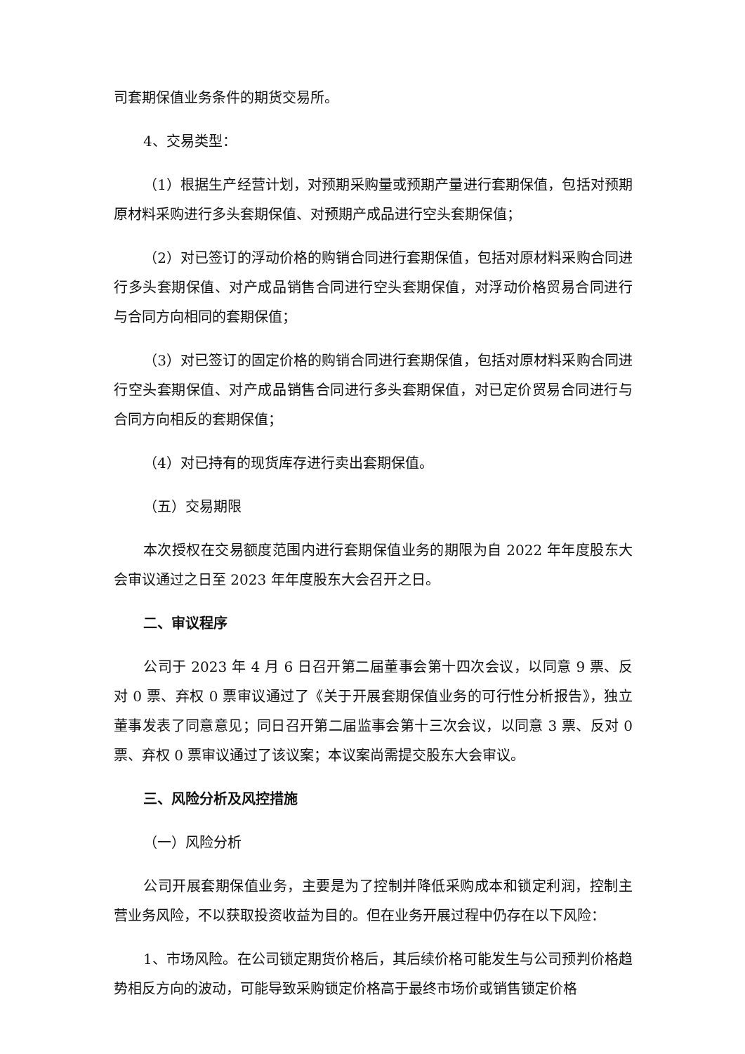司套期保值业务条件的期货交易所。
4、交易类型：
（1）根据生产经营计划，对预期采购量或预期产量进行套期保值，包括对预期原材料采购进行多头套期保值、对预期产成品进行空头套期保值；
（2）对已签订的浮动价格的购销合同进行套期保值，包括对原材料采购合同进行多头套期保值、对产成品销售合同进行空头套期保值，对浮动价格贸易合同进行与合同方向相同的套期保值；
（3）对已签订的固定价格的购销合同进行套期保值，包括对原材料采购合同进行空头套期保值、对产成品销售合同进行多头套期保值，对已定价贸易合同进行与合同方向相反的套期保值；
（4）对已持有的现货库存进行卖出套期保值。
（五）交易期限
本次授权在交易额度范围内进行套期保值业务的期限为自 2022 年年度股东大会审议通过之日至 2023 年年度股东大会召开之日。
二、审议程序
公司于 2023 年 4 月 6 日召开第二届董事会第十四次会议，以同意 9 票、反对 0 票、弃权 0 票审议通过了《关于开展套期保值业务的可行性分析报告》，独立董事发表了同意意见；同日召开第二届监事会第十三次会议，以同意 3 票、反对 0 票、弃权 0 票审议通过了该议案；本议案尚需提交股东大会审议。
三、风险分析及风控措施
（一）风险分析
公司开展套期保值业务，主要是为了控制并降低采购成本和锁定利润，控制主营业务风险，不以获取投资收益为目的。但在业务开展过程中仍存在以下风险：
1、市场风险。在公司锁定期货价格后，其后续价格可能发生与公司预判价格趋势相反方向的波动，可能导致采购锁定价格高于最终市场价或销售锁定价格